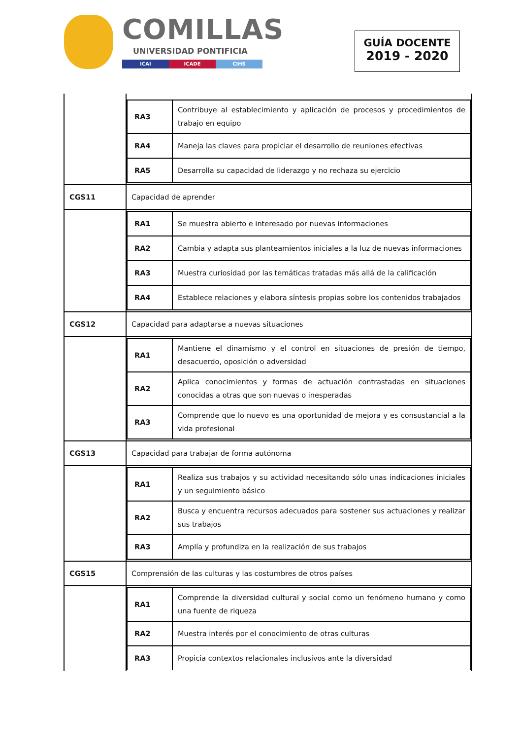COMILLAS
UNIVERSIDAD PONTIFICIA
ICAI ICADE CIHS
GUÍA DOCENTE
2019 - 2020
| | / RA3 / Contribuye al establecimiento y aplicación de procesos y procedimientos de trabajo en equipo / / RA4 / Maneja las claves para propiciar el desarrollo de reuniones efectivas / / RA5 / Desarrolla su capacidad de liderazgo y no rechaza su ejercicio / |
| CGS11 | Capacidad de aprender |
| | / RA1 / Se muestra abierto e interesado por nuevas informaciones / / RA2 / Cambia y adapta sus planteamientos iniciales a la luz de nuevas informaciones / / RA3 / Muestra curiosidad por las temáticas tratadas más allá de la calificación / / RA4 / Establece relaciones y elabora síntesis propias sobre los contenidos trabajados / |
| CGS12 | Capacidad para adaptarse a nuevas situaciones |
| | / RA1 / Mantiene el dinamismo y el control en situaciones de presión de tiempo, desacuerdo, oposición o adversidad / / RA2 / Aplica conocimientos y formas de actuación contrastadas en situaciones conocidas a otras que son nuevas o inesperadas / / RA3 / Comprende que lo nuevo es una oportunidad de mejora y es consustancial a la vida profesional / |
| CGS13 | Capacidad para trabajar de forma autónoma |
| | / RA1 / Realiza sus trabajos y su actividad necesitando sólo unas indicaciones iniciales y un seguimiento básico / / RA2 / Busca y encuentra recursos adecuados para sostener sus actuaciones y realizar sus trabajos / / RA3 / Amplía y profundiza en la realización de sus trabajos / |
| CGS15 | Comprensión de las culturas y las costumbres de otros países |
| | / RA1 / Comprende la diversidad cultural y social como un fenómeno humano y como una fuente de riqueza / / RA2 / Muestra interés por el conocimiento de otras culturas / / RA3 / Propicia contextos relacionales inclusivos ante la diversidad / |